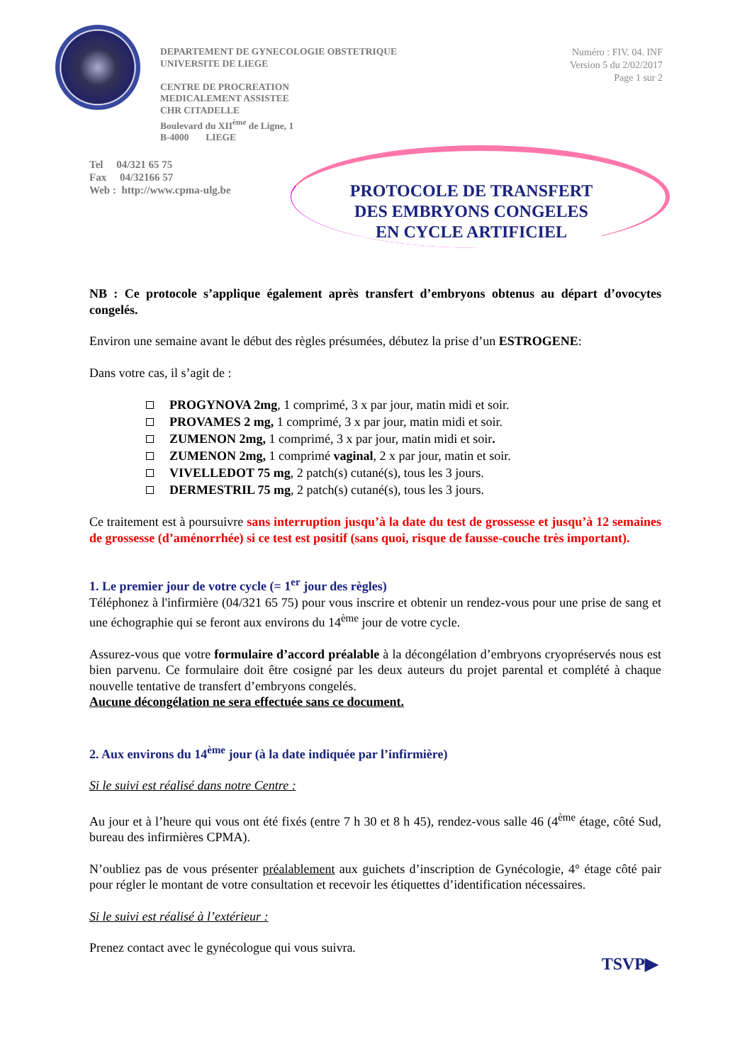DEPARTEMENT DE GYNECOLOGIE OBSTETRIQUE
UNIVERSITE DE LIEGE
CENTRE DE PROCREATION
MEDICALEMENT ASSISTEE
CHR CITADELLE
Boulevard du XII<sup>ème</sup> de Ligne, 1
B-4000 LIEGE
Numéro : FIV. 04. INF
Version 5 du 2/02/2017
Page 1 sur 2
Tel 04/321 65 75
Fax 04/32166 57
Web : http://www.cpma-ulg.be
PROTOCOLE DE TRANSFERT
DES EMBRYONS CONGELES
EN CYCLE ARTIFICIEL
NB : Ce protocole s’applique également après transfert d’embryons obtenus au départ d’ovocytes congelés.
Environ une semaine avant le début des règles présumées, débutez la prise d’un ESTROGENE:
Dans votre cas, il s’agit de :
PROGYNOVA 2mg, 1 comprimé, 3 x par jour, matin midi et soir.
PROVAMES 2 mg, 1 comprimé, 3 x par jour, matin midi et soir.
ZUMENON 2mg, 1 comprimé, 3 x par jour, matin midi et soir.
ZUMENON 2mg, 1 comprimé vaginal, 2 x par jour, matin et soir.
VIVELLEDOT 75 mg, 2 patch(s) cutané(s), tous les 3 jours.
DERMESTRIL 75 mg, 2 patch(s) cutané(s), tous les 3 jours.
Ce traitement est à poursuivre sans interruption jusqu’à la date du test de grossesse et jusqu’à 12 semaines de grossesse (d’aménorrhée) si ce test est positif (sans quoi, risque de fausse-couche très important).
1. Le premier jour de votre cycle (= 1<sup>er</sup> jour des règles)
Téléphonez à l'infirmière (04/321 65 75) pour vous inscrire et obtenir un rendez-vous pour une prise de sang et une échographie qui se feront aux environs du 14<sup>ème</sup> jour de votre cycle.
Assurez-vous que votre formulaire d’accord préalable à la décongélation d’embryons cryopréservés nous est bien parvenu. Ce formulaire doit être cosigné par les deux auteurs du projet parental et complété à chaque nouvelle tentative de transfert d’embryons congelés.
Aucune décongélation ne sera effectuée sans ce document.
2. Aux environs du 14<sup>ème</sup> jour (à la date indiquée par l’infirmière)
Si le suivi est réalisé dans notre Centre :
Au jour et à l’heure qui vous ont été fixés (entre 7 h 30 et 8 h 45), rendez-vous salle 46 (4<sup>ème</sup> étage, côté Sud, bureau des infirmières CPMA).
N’oubliez pas de vous présenter préalablement aux guichets d’inscription de Gynécologie, 4° étage côté pair pour régler le montant de votre consultation et recevoir les étiquettes d’identification nécessaires.
Si le suivi est réalisé à l’extérieur :
Prenez contact avec le gynécologue qui vous suivra.
TSVP▶